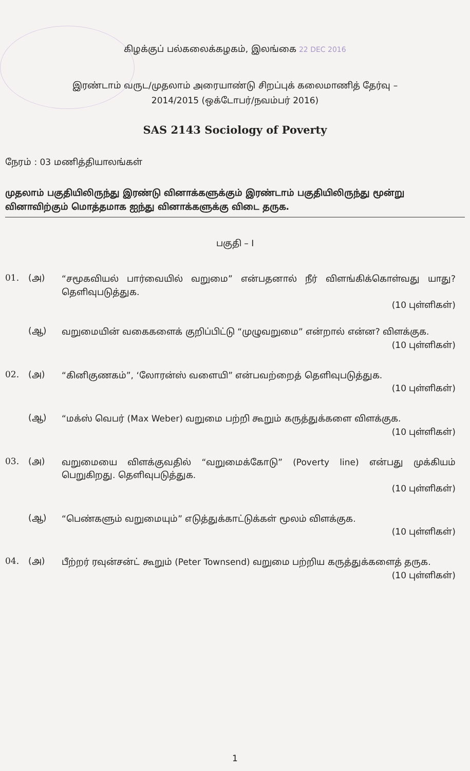கிழக்குப் பல்கலைக்கழகம், இலங்கை 22 DEC 2016
இரண்டாம் வருட/முதலாம் அரையாண்டு சிறப்புக் கலைமாணித் தேர்வு –
2014/2015 (ஒக்டோபர்/நவம்பர் 2016)
SAS 2143 Sociology of Poverty
நேரம் : 03 மணித்தியாலங்கள்
முதலாம் பகுதியிலிருந்து இரண்டு வினாக்களுக்கும் இரண்டாம் பகுதியிலிருந்து மூன்று வினாவிற்கும் மொத்தமாக ஐந்து வினாக்களுக்கு விடை தருக.
பகுதி – I
01. (அ) “சமூகவியல் பார்வையில் வறுமை” என்பதனால் நீர் விளங்கிக்கொள்வது யாது? தெளிவுபடுத்துக.
(10 புள்ளிகள்)
(ஆ) வறுமையின் வகைகளைக் குறிப்பிட்டு “முழுவறுமை” என்றால் என்ன? விளக்குக.
(10 புள்ளிகள்)
02. (அ) “கினிகுணகம்”, ‘லோரன்ஸ் வளையி” என்பவற்றைத் தெளிவுபடுத்துக.
(10 புள்ளிகள்)
(ஆ) “மக்ஸ் வெபர் (Max Weber) வறுமை பற்றி கூறும் கருத்துக்களை விளக்குக.
(10 புள்ளிகள்)
03. (அ) வறுமையை விளக்குவதில் “வறுமைக்கோடு” (Poverty line) என்பது முக்கியம் பெறுகிறது. தெளிவுபடுத்துக.
(10 புள்ளிகள்)
(ஆ) “பெண்களும் வறுமையும்” எடுத்துக்காட்டுக்கள் மூலம் விளக்குக.
(10 புள்ளிகள்)
04. (அ) பீற்றர் ரவுன்சன்ட் கூறும் (Peter Townsend) வறுமை பற்றிய கருத்துக்களைத் தருக.
(10 புள்ளிகள்)
1